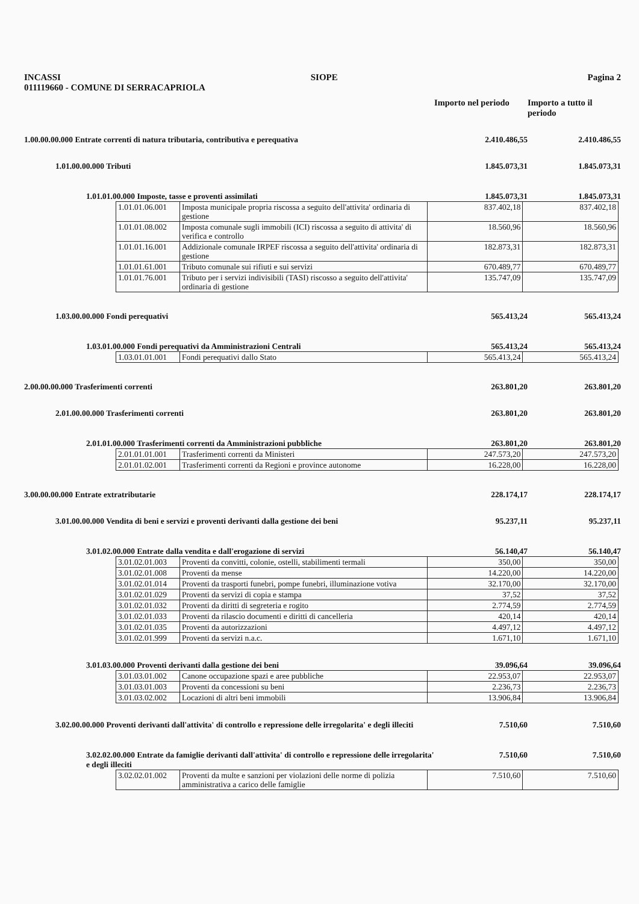INCASSI SIOPE Pagina 2
011119660 - COMUNE DI SERRACAPRIOLA
Importo nel periodo
Importo a tutto il periodo
1.00.00.00.000 Entrate correnti di natura tributaria, contributiva e perequativa 2.410.486,55 2.410.486,55
1.01.00.00.000 Tributi 1.845.073,31 1.845.073,31
1.01.01.00.000 Imposte, tasse e proventi assimilati 1.845.073,31 1.845.073,31
| 1.01.01.06.001 | Imposta municipale propria riscossa a seguito dell'attivita' ordinaria di gestione | 837.402,18 | 837.402,18 |
| 1.01.01.08.002 | Imposta comunale sugli immobili (ICI) riscossa a seguito di attivita' di verifica e controllo | 18.560,96 | 18.560,96 |
| 1.01.01.16.001 | Addizionale comunale IRPEF riscossa a seguito dell'attivita' ordinaria di gestione | 182.873,31 | 182.873,31 |
| 1.01.01.61.001 | Tributo comunale sui rifiuti e sui servizi | 670.489,77 | 670.489,77 |
| 1.01.01.76.001 | Tributo per i servizi indivisibili (TASI) riscosso a seguito dell'attivita' ordinaria di gestione | 135.747,09 | 135.747,09 |
1.03.00.00.000 Fondi perequativi 565.413,24 565.413,24
1.03.01.00.000 Fondi perequativi da Amministrazioni Centrali 565.413,24 565.413,24
| 1.03.01.01.001 | Fondi perequativi dallo Stato | 565.413,24 | 565.413,24 |
2.00.00.00.000 Trasferimenti correnti 263.801,20 263.801,20
2.01.00.00.000 Trasferimenti correnti 263.801,20 263.801,20
2.01.01.00.000 Trasferimenti correnti da Amministrazioni pubbliche 263.801,20 263.801,20
| 2.01.01.01.001 | Trasferimenti correnti da Ministeri | 247.573,20 | 247.573,20 |
| 2.01.01.02.001 | Trasferimenti correnti da Regioni e province autonome | 16.228,00 | 16.228,00 |
3.00.00.00.000 Entrate extratributarie 228.174,17 228.174,17
3.01.00.00.000 Vendita di beni e servizi e proventi derivanti dalla gestione dei beni 95.237,11 95.237,11
3.01.02.00.000 Entrate dalla vendita e dall'erogazione di servizi 56.140,47 56.140,47
| 3.01.02.01.003 | Proventi da convitti, colonie, ostelli, stabilimenti termali | 350,00 | 350,00 |
| 3.01.02.01.008 | Proventi da mense | 14.220,00 | 14.220,00 |
| 3.01.02.01.014 | Proventi da trasporti funebri, pompe funebri, illuminazione votiva | 32.170,00 | 32.170,00 |
| 3.01.02.01.029 | Proventi da servizi di copia e stampa | 37,52 | 37,52 |
| 3.01.02.01.032 | Proventi da diritti di segreteria e rogito | 2.774,59 | 2.774,59 |
| 3.01.02.01.033 | Proventi da rilascio documenti e diritti di cancelleria | 420,14 | 420,14 |
| 3.01.02.01.035 | Proventi da autorizzazioni | 4.497,12 | 4.497,12 |
| 3.01.02.01.999 | Proventi da servizi n.a.c. | 1.671,10 | 1.671,10 |
3.01.03.00.000 Proventi derivanti dalla gestione dei beni 39.096,64 39.096,64
| 3.01.03.01.002 | Canone occupazione spazi e aree pubbliche | 22.953,07 | 22.953,07 |
| 3.01.03.01.003 | Proventi da concessioni su beni | 2.236,73 | 2.236,73 |
| 3.01.03.02.002 | Locazioni di altri beni immobili | 13.906,84 | 13.906,84 |
3.02.00.00.000 Proventi derivanti dall'attivita' di controllo e repressione delle irregolarita' e degli illeciti 7.510,60 7.510,60
3.02.02.00.000 Entrate da famiglie derivanti dall'attivita' di controllo e repressione delle irregolarita' e degli illeciti 7.510,60 7.510,60
| 3.02.02.01.002 | Proventi da multe e sanzioni per violazioni delle norme di polizia amministrativa a carico delle famiglie | 7.510,60 | 7.510,60 |